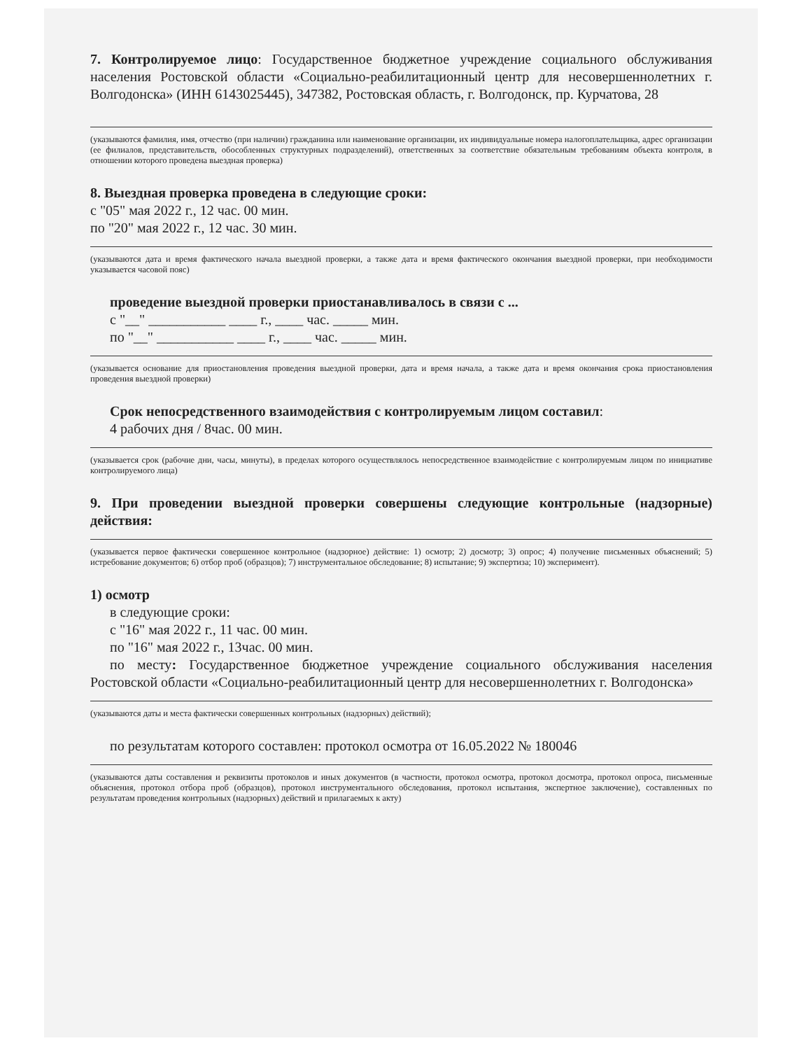7. Контролируемое лицо: Государственное бюджетное учреждение социального обслуживания населения Ростовской области «Социально-реабилитационный центр для несовершеннолетних г. Волгодонска» (ИНН 6143025445), 347382, Ростовская область, г. Волгодонск, пр. Курчатова, 28
(указываются фамилия, имя, отчество (при наличии) гражданина или наименование организации, их индивидуальные номера налогоплательщика, адрес организации (ее филиалов, представительств, обособленных структурных подразделений), ответственных за соответствие обязательным требованиям объекта контроля, в отношении которого проведена выездная проверка)
8. Выездная проверка проведена в следующие сроки:
с "05" мая 2022 г., 12 час. 00 мин.
по "20" мая 2022 г., 12 час. 30 мин.
(указываются дата и время фактического начала выездной проверки, а также дата и время фактического окончания выездной проверки, при необходимости указывается часовой пояс)
проведение выездной проверки приостанавливалось в связи с ...
с "__" ___________ ____ г., ____ час. _____ мин.
по "__" ___________ ____ г., ____ час. _____ мин.
(указывается основание для приостановления проведения выездной проверки, дата и время начала, а также дата и время окончания срока приостановления проведения выездной проверки)
Срок непосредственного взаимодействия с контролируемым лицом составил:
4 рабочих дня / 8час. 00 мин.
(указывается срок (рабочие дни, часы, минуты), в пределах которого осуществлялось непосредственное взаимодействие с контролируемым лицом по инициативе контролируемого лица)
9. При проведении выездной проверки совершены следующие контрольные (надзорные) действия:
(указывается первое фактически совершенное контрольное (надзорное) действие: 1) осмотр; 2) досмотр; 3) опрос; 4) получение письменных объяснений; 5) истребование документов; 6) отбор проб (образцов); 7) инструментальное обследование; 8) испытание; 9) экспертиза; 10) эксперимент).
1) осмотр
в следующие сроки:
с "16" мая 2022 г., 11 час. 00 мин.
по "16" мая 2022 г., 13час. 00 мин.
по месту: Государственное бюджетное учреждение социального обслуживания населения Ростовской области «Социально-реабилитационный центр для несовершеннолетних г. Волгодонска»
(указываются даты и места фактически совершенных контрольных (надзорных) действий);
по результатам которого составлен: протокол осмотра от 16.05.2022 № 180046
(указываются даты составления и реквизиты протоколов и иных документов (в частности, протокол осмотра, протокол досмотра, протокол опроса, письменные объяснения, протокол отбора проб (образцов), протокол инструментального обследования, протокол испытания, экспертное заключение), составленных по результатам проведения контрольных (надзорных) действий и прилагаемых к акту)